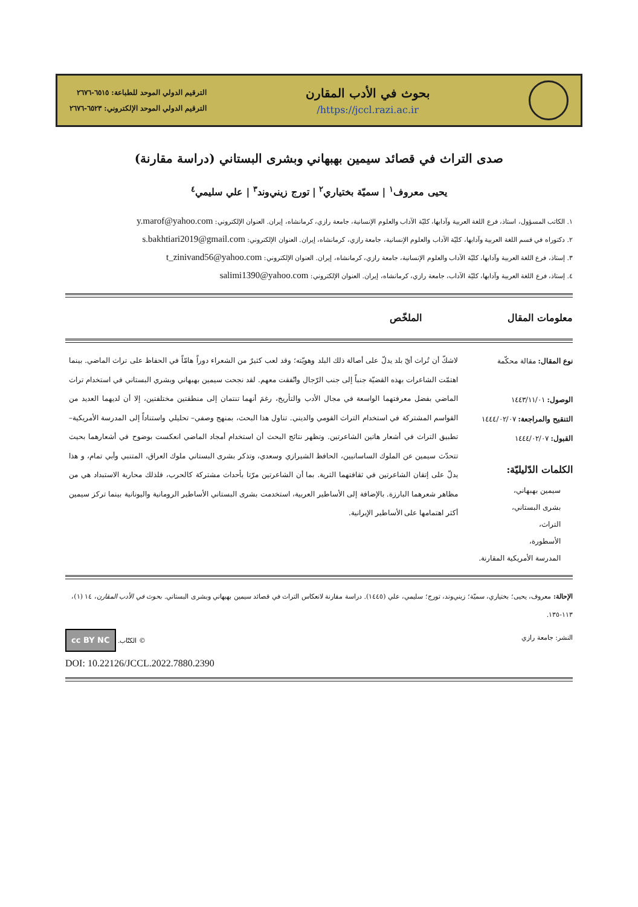بحوث في الأدب المقارن
https://jccl.razi.ac.ir/
الترقيم الدولي الموحد للطباعة: ٦٥١٥-٢٦٧٦
الترقيم الدولي الموحد الإلكتروني: ٦٥٢٣-٢٦٧٦
صدى التراث في قصائد سيمين بهبهاني وبشرى البستاني (دراسة مقارنة)
يحيى معروف<sup>١</sup> | سميّة بختياري<sup>٢</sup> | تورج زيني‌وند<sup>٣</sup> | علي سليمي<sup>٤</sup>
١. الكاتب المسؤول، استاذ، فرع اللغة العربية وآدابها، كليّة الآداب والعلوم الإنسانية، جامعة رازي، كرمانشاه، إيران. العنوان الإلكتروني: y.marof@yahoo.com
٢. دكتوراه في قسم اللغة العربية وآدابها، كليّة الآداب والعلوم الإنسانية، جامعة رازي، كرمانشاه، إيران. العنوان الإلكتروني: s.bakhtiari2019@gmail.com
٣. إستاذ، فرع اللغة العربية وآدابها، كليّة الآداب والعلوم الإنسانية، جامعة رازي، كرمانشاه، إيران. العنوان الإلكتروني: t_zinivand56@yahoo.com
٤. إستاذ، فرع اللغة العربية وآدابها، كليّة الآداب، جامعة رازي، كرمانشاه، إيران. العنوان الإلكتروني: salimi1390@yahoo.com
معلومات المقال
الملخّص
نوع المقال: مقالة محكّمة
الوصول: ١٤٤٣/١١/٠١
التنقيح والمراجعة: ١٤٤٤/٠٢/٠٧
القبول: ١٤٤٤/٠٢/٠٧
الكلمات الدّليليّة:
سيمين بهبهاني،
بشرى البستاني،
التراث،
الأسطورة،
المدرسة الأمريكية المقارنة.
لاشكّ أن تُراث أيّ بلد يدلّ على أصالة ذلك البلد وهويّته؛ وقد لعب كثيرٌ من الشعراء دوراً هامّاً في الحفاظ على تراث الماضي. بينما اهتمّت الشاعرات بهذه القضيّة جنباً إلى جنب الرّجال واتّفقت معهم. لقد نجحت سيمين بهبهاني وبشري البستاني في استخدام تراث الماضي بفضل معرفتهما الواسعة في مجال الأدب والتأريخ، رغمَ أنهما تنتمان إلى منطقتين مختلفتين، إلا أن لديهما العديد من القواسم المشتركة في استخدام التراث القومي والديني. تناول هذا البحث، بمنهج وصفي– تحليلي واستناداً إلى المدرسة الأمريكية– تطبيق التراث في أشعار هاتين الشاعرتين. وتظهر نتائج البحث أن استخدام أمجاد الماضي انعكست بوضوح في أشعارهما بحيث تتحدّث سيمين عن الملوك الساسانيين، الحافظ الشيرازي وسعدي، وتذكر بشرى البستاني ملوك العراق، المتنبي وأبي تمام، و هذا يدلّ على إتقان الشاعرتين في ثقافتهما الثرية. بما أن الشاعرتين مرّتا بأحداث مشتركة كالحرب، فلذلك محاربة الاستبداد هي من مظاهر شعرهما البارزة. بالإضافة إلى الأساطير العربية، استخدمت بشرى البستاني الأساطير الرومانية واليونانية بينما تركز سيمين أكثر اهتمامها على الأساطير الإيرانية.
الإحالة: معروف، يحيى؛ بختياري، سميّة؛ زيني‌وند، تورج؛ سليمي، علي (١٤٤٥). دراسة مقارنة لانعكاس التراث في قصائد سيمين بهبهاني وبشرى البستاني. بحوث في الأدب المقارن، ١٤ (١)، ١١٣-١٣٥.
النشر: جامعة رازي © الكتّاب. cc BY NC
DOI: 10.22126/JCCL.2022.7880.2390